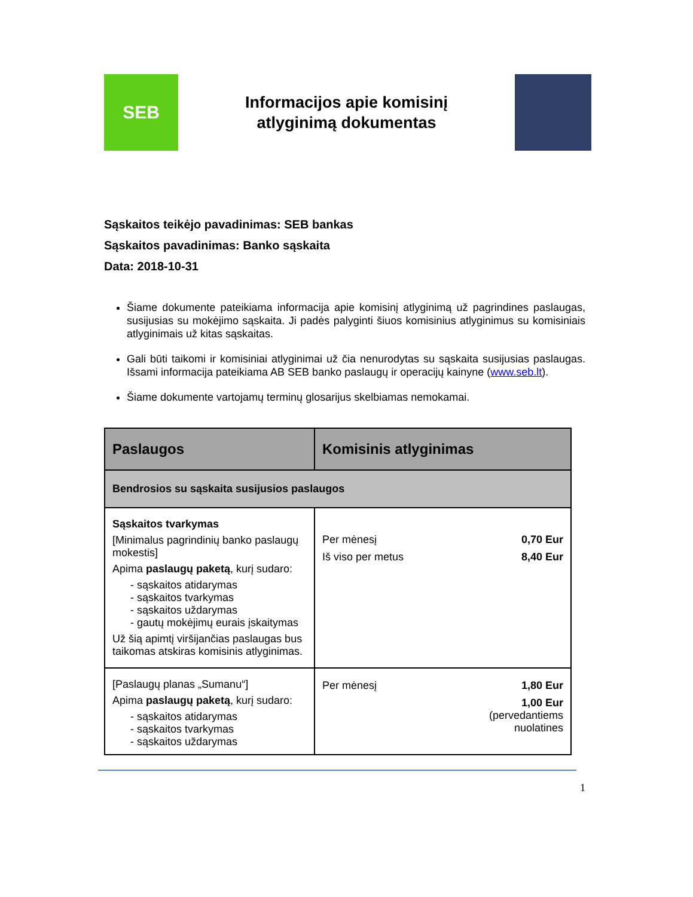SEB
Informacijos apie komisinį
atlyginimą dokumentas
Sąskaitos teikėjo pavadinimas: SEB bankas
Sąskaitos pavadinimas: Banko sąskaita
Data: 2018-10-31
Šiame dokumente pateikiama informacija apie komisinį atlyginimą už pagrindines paslaugas, susijusias su mokėjimo sąskaita. Ji padės palyginti šiuos komisinius atlyginimus su komisiniais atlyginimais už kitas sąskaitas.
Gali būti taikomi ir komisiniai atlyginimai už čia nenurodytas su sąskaita susijusias paslaugas. Išsami informacija pateikiama AB SEB banko paslaugų ir operacijų kainyne (www.seb.lt).
Šiame dokumente vartojamų terminų glosarijus skelbiamas nemokamai.
| Paslaugos | Komisinis atlyginimas |
| --- | --- |
| Bendrosios su sąskaita susijusios paslaugos | |
| Sąskaitos tvarkymas [Minimalus pagrindinių banko paslaugų mokestis] Apima paslaugų paketą , kurį sudaro: - sąskaitos atidarymas - sąskaitos tvarkymas - sąskaitos uždarymas - gautų mokėjimų eurais įskaitymas Už šią apimtį viršijančias paslaugas bus taikomas atskiras komisinis atlyginimas. | Per mėnesį 0,70 Eur Iš viso per metus 8,40 Eur |
| [Paslaugų planas „Sumanu“] Apima paslaugų paketą , kurį sudaro: - sąskaitos atidarymas - sąskaitos tvarkymas - sąskaitos uždarymas | Per mėnesį 1,80 Eur 1,00 Eur (pervedantiems nuolatines |
1